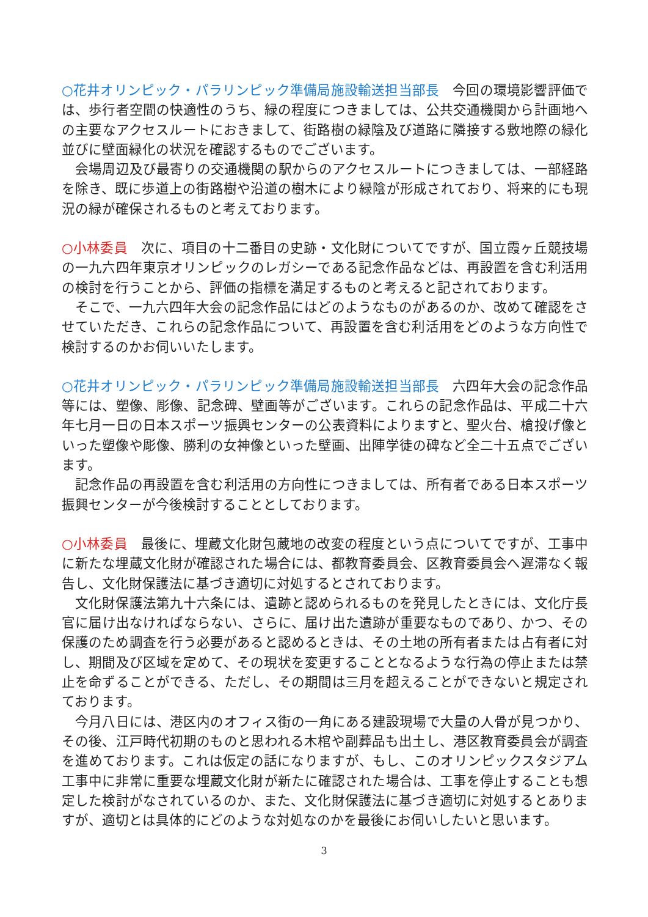○花井オリンピック・パラリンピック準備局施設輸送担当部長　今回の環境影響評価では、歩行者空間の快適性のうち、緑の程度につきましては、公共交通機関から計画地への主要なアクセスルートにおきまして、街路樹の緑陰及び道路に隣接する敷地際の緑化並びに壁面緑化の状況を確認するものでございます。
　会場周辺及び最寄りの交通機関の駅からのアクセスルートにつきましては、一部経路を除き、既に歩道上の街路樹や沿道の樹木により緑陰が形成されており、将来的にも現況の緑が確保されるものと考えております。
○小林委員　次に、項目の十二番目の史跡・文化財についてですが、国立霞ヶ丘競技場の一九六四年東京オリンピックのレガシーである記念作品などは、再設置を含む利活用の検討を行うことから、評価の指標を満足するものと考えると記されております。
　そこで、一九六四年大会の記念作品にはどのようなものがあるのか、改めて確認をさせていただき、これらの記念作品について、再設置を含む利活用をどのような方向性で検討するのかお伺いいたします。
○花井オリンピック・パラリンピック準備局施設輸送担当部長　六四年大会の記念作品等には、塑像、彫像、記念碑、壁画等がございます。これらの記念作品は、平成二十六年七月一日の日本スポーツ振興センターの公表資料によりますと、聖火台、槍投げ像といった塑像や彫像、勝利の女神像といった壁画、出陣学徒の碑など全二十五点でございます。
　記念作品の再設置を含む利活用の方向性につきましては、所有者である日本スポーツ振興センターが今後検討することとしております。
○小林委員　最後に、埋蔵文化財包蔵地の改変の程度という点についてですが、工事中に新たな埋蔵文化財が確認された場合には、都教育委員会、区教育委員会へ遅滞なく報告し、文化財保護法に基づき適切に対処するとされております。
　文化財保護法第九十六条には、遺跡と認められるものを発見したときには、文化庁長官に届け出なければならない、さらに、届け出た遺跡が重要なものであり、かつ、その保護のため調査を行う必要があると認めるときは、その土地の所有者または占有者に対し、期間及び区域を定めて、その現状を変更することとなるような行為の停止または禁止を命ずることができる、ただし、その期間は三月を超えることができないと規定されております。
　今月八日には、港区内のオフィス街の一角にある建設現場で大量の人骨が見つかり、その後、江戸時代初期のものと思われる木棺や副葬品も出土し、港区教育委員会が調査を進めております。これは仮定の話になりますが、もし、このオリンピックスタジアム工事中に非常に重要な埋蔵文化財が新たに確認された場合は、工事を停止することも想定した検討がなされているのか、また、文化財保護法に基づき適切に対処するとありますが、適切とは具体的にどのような対処なのかを最後にお伺いしたいと思います。
3